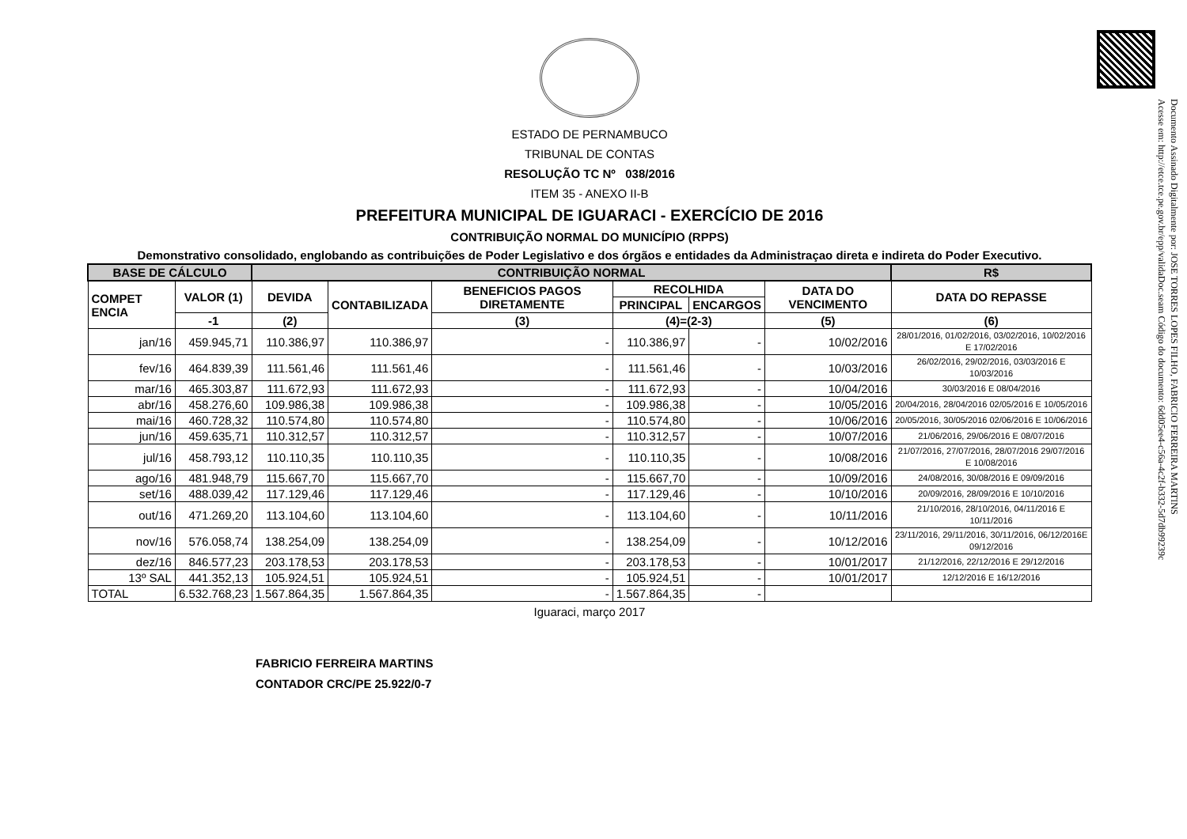Documento Assinado Digitalmente por: JOSE TORRES LOPES FILHO, FABRICIO FERREIRA MARTINS
Acesse em: http://etce.tce.pe.gov.br/epp/validaDoc.seam Código do documento: 6dd05ee4-c56a-4c2f-b332-5d7db99239c
ESTADO DE PERNAMBUCO
TRIBUNAL DE CONTAS
RESOLUÇÃO TC Nº 038/2016
ITEM 35 - ANEXO II-B
PREFEITURA MUNICIPAL DE IGUARACI - EXERCÍCIO DE 2016
CONTRIBUIÇÃO NORMAL DO MUNICÍPIO (RPPS)
Demonstrativo consolidado, englobando as contribuições de Poder Legislativo e dos órgãos e entidades da Administraçao direta e indireta do Poder Executivo.
| BASE DE CÁLCULO | | CONTRIBUIÇÃO NORMAL | | | | | | R$ |
| --- | --- | --- | --- | --- | --- | --- | --- | --- |
| COMPET ENCIA | VALOR (1) | DEVIDA | CONTABILIZADA | BENEFICIOS PAGOS DIRETAMENTE | RECOLHIDA | | DATA DO VENCIMENTO | DATA DO REPASSE |
| | | | | | PRINCIPAL | ENCARGOS | | |
| | -1 | (2) | | (3) | (4)=(2-3) | | (5) | (6) |
| jan/16 | 459.945,71 | 110.386,97 | 110.386,97 | - | 110.386,97 | - | 10/02/2016 | 28/01/2016, 01/02/2016, 03/02/2016, 10/02/2016 E 17/02/2016 |
| fev/16 | 464.839,39 | 111.561,46 | 111.561,46 | - | 111.561,46 | - | 10/03/2016 | 26/02/2016, 29/02/2016, 03/03/2016 E 10/03/2016 |
| mar/16 | 465.303,87 | 111.672,93 | 111.672,93 | - | 111.672,93 | - | 10/04/2016 | 30/03/2016 E 08/04/2016 |
| abr/16 | 458.276,60 | 109.986,38 | 109.986,38 | - | 109.986,38 | - | 10/05/2016 | 20/04/2016, 28/04/2016 02/05/2016 E 10/05/2016 |
| mai/16 | 460.728,32 | 110.574,80 | 110.574,80 | - | 110.574,80 | - | 10/06/2016 | 20/05/2016, 30/05/2016 02/06/2016 E 10/06/2016 |
| jun/16 | 459.635,71 | 110.312,57 | 110.312,57 | - | 110.312,57 | - | 10/07/2016 | 21/06/2016, 29/06/2016 E 08/07/2016 |
| jul/16 | 458.793,12 | 110.110,35 | 110.110,35 | - | 110.110,35 | - | 10/08/2016 | 21/07/2016, 27/07/2016, 28/07/2016 29/07/2016 E 10/08/2016 |
| ago/16 | 481.948,79 | 115.667,70 | 115.667,70 | - | 115.667,70 | - | 10/09/2016 | 24/08/2016, 30/08/2016 E 09/09/2016 |
| set/16 | 488.039,42 | 117.129,46 | 117.129,46 | - | 117.129,46 | - | 10/10/2016 | 20/09/2016, 28/09/2016 E 10/10/2016 |
| out/16 | 471.269,20 | 113.104,60 | 113.104,60 | - | 113.104,60 | - | 10/11/2016 | 21/10/2016, 28/10/2016, 04/11/2016 E 10/11/2016 |
| nov/16 | 576.058,74 | 138.254,09 | 138.254,09 | - | 138.254,09 | - | 10/12/2016 | 23/11/2016, 29/11/2016, 30/11/2016, 06/12/2016E 09/12/2016 |
| dez/16 | 846.577,23 | 203.178,53 | 203.178,53 | - | 203.178,53 | - | 10/01/2017 | 21/12/2016, 22/12/2016 E 29/12/2016 |
| 13º SAL | 441.352,13 | 105.924,51 | 105.924,51 | - | 105.924,51 | - | 10/01/2017 | 12/12/2016 E 16/12/2016 |
| TOTAL | 6.532.768,23 | 1.567.864,35 | 1.567.864,35 | - | 1.567.864,35 | - | | |
Iguaraci, março 2017
FABRICIO FERREIRA MARTINS
CONTADOR CRC/PE 25.922/0-7